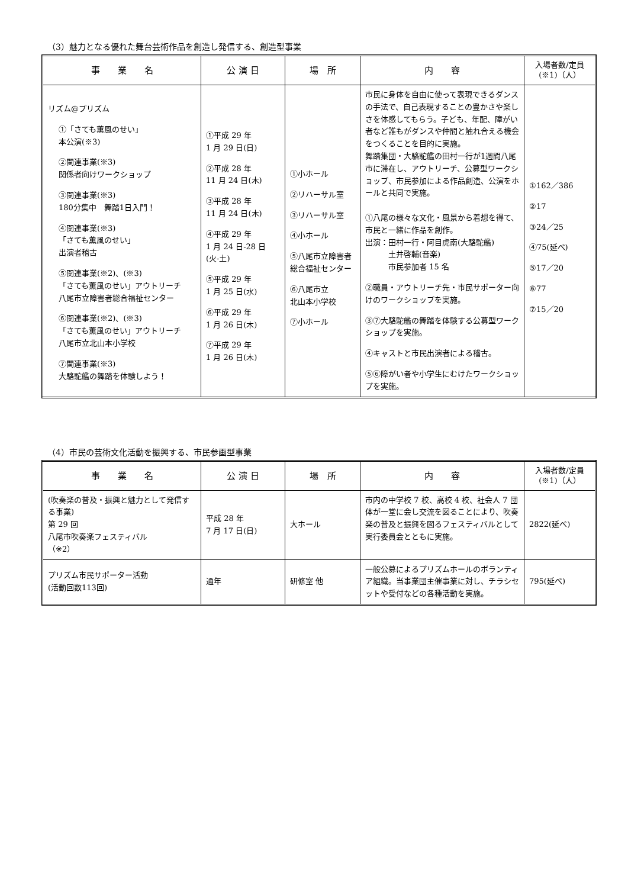（3）魅力となる優れた舞台芸術作品を創造し発信する、創造型事業
| 事 業 名 | 公 演 日 | 場 所 | 内 容 | 入場者数/定員 (※1)（人） |
| --- | --- | --- | --- | --- |
| リズム@プリズム ①「さても薫風のせい」 本公演(※3) ②関連事業(※3) 関係者向けワークショップ ③関連事業(※3) 180分集中 舞踏1日入門！ ④関連事業(※3) 「さても薫風のせい」 出演者稽古 ⑤関連事業(※2)、(※3) 「さても薫風のせい」アウトリーチ 八尾市立障害者総合福祉センター ⑥関連事業(※2)、(※3) 「さても薫風のせい」アウトリーチ 八尾市立北山本小学校 ⑦関連事業(※3) 大駱駝艦の舞踏を体験しよう！ | ①平成 29 年 1 月 29 日(日) ②平成 28 年 11 月 24 日(木) ③平成 28 年 11 月 24 日(木) ④平成 29 年 1 月 24 日-28 日 (火-土) ⑤平成 29 年 1 月 25 日(水) ⑥平成 29 年 1 月 26 日(木) ⑦平成 29 年 1 月 26 日(木) | ①小ホール ②リハーサル室 ③リハーサル室 ④小ホール ⑤八尾市立障害者 総合福祉センター ⑥八尾市立 北山本小学校 ⑦小ホール | 市民に身体を自由に使って表現できるダンスの手法で、自己表現することの豊かさや楽しさを体感してもらう。子ども、年配、障がい者など誰もがダンスや仲間と触れ合える機会をつくることを目的に実施。 舞踏集団・大駱駝艦の田村一行が1週間八尾市に滞在し、アウトリーチ、公募型ワークショップ、市民参加による作品創造、公演をホールと共同で実施。 ①八尾の様々な文化・風景から着想を得て、市民と一緒に作品を創作。 出演：田村一行・阿目虎南(大駱駝艦) 土井啓輔(音楽) 市民参加者 15 名 ②職員・アウトリーチ先・市民サポーター向けのワークショップを実施。 ③⑦大駱駝艦の舞踏を体験する公募型ワークショップを実施。 ④キャストと市民出演者による稽古。 ⑤⑥障がい者や小学生にむけたワークショップを実施。 | ①162／386 ②17 ③24／25 ④75(延べ) ⑤17／20 ⑥77 ⑦15／20 |
（4）市民の芸術文化活動を振興する、市民参画型事業
| 事 業 名 | 公 演 日 | 場 所 | 内 容 | 入場者数/定員 (※1)（人） |
| --- | --- | --- | --- | --- |
| (吹奏楽の普及・振興と魅力として発信する事業) 第 29 回 八尾市吹奏楽フェスティバル （※2） | 平成 28 年 7 月 17 日(日) | 大ホール | 市内の中学校 7 校、高校 4 校、社会人 7 団体が一堂に会し交流を図ることにより、吹奏楽の普及と振興を図るフェスティバルとして実行委員会とともに実施。 | 2822(延べ) |
| プリズム市民サポーター活動 (活動回数113回) | 通年 | 研修室 他 | 一般公募によるプリズムホールのボランティア組織。当事業団主催事業に対し、チラシセットや受付などの各種活動を実施。 | 795(延べ) |